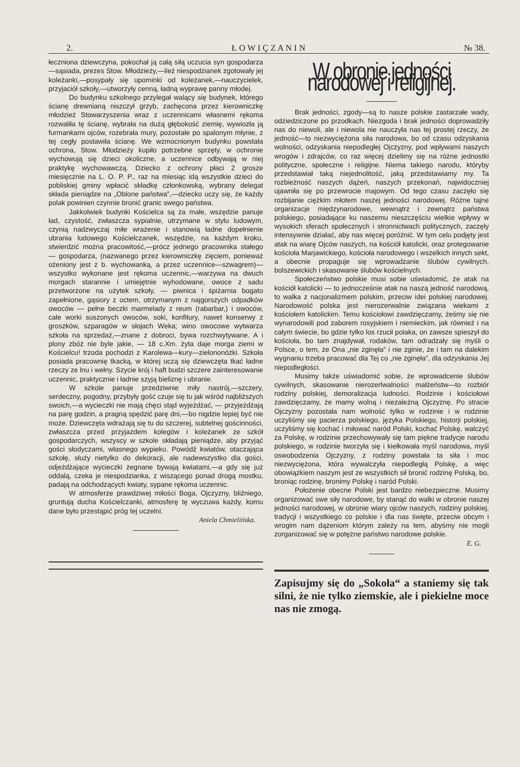2. Ł O W I Ç Z A N I N № 38.
łeczniona dziewczyna, pokochał ją całą siłą uczucia syn gospodarza—sąsiada, prezes Stow. Młodzieży,—ileż niespodzianek zgotowały jej koleżanki,—posypały się upominki od koleżanek,—nauczycielek, przyjaciół szkoły,—utworzyły cenną, ładną wyprawę panny młodej.
Do budynku szkolnego przylegał walący się budynek, którego ścianę drewnianą niszczył grzyb, zachęcona przez kierowniczkę młodzież Stowarzyszenia wraz z uczennicami własnemi rękoma rozwaliła tę ścianę, wybrała na dużą głębokość ziemię, wywiozła ją furmankami ojców, rozebrała mury, pozostałe po spalonym młynie, z tej cegły postawiła ścianę. We wzmocnionym budynku powstała ochrona, Stow. Młodzieży kupiło potrzebne sprzęty, w ochronie wychowują się dzieci okoliczne, a uczennice odbywają w niej praktykę wychowawczą. Dziecko z ochrony płaci 2 grosze miesięcznie na L. O. P. P., raz na miesiąc idą wszystkie dzieci do pobliskiej gminy wpłacić składkę członkowską, wybrany delegat składa pieniądze na „Oblone państwa”,—dziecko uczy się, że każdy polak powinien czynnie bronić granic swego państwa.
Jakkolwiek budynki Kościelca są za małe, wszędzie panuje ład, czystość, zwłaszcza sypialnie, utrzymane w stylu ludowym, czynią nadzwyczaj miłe wrażenie i stanowią ładne dopełnienie ubrania ludowego Kościelczanek, wszędzie, na każdym kroku, stwierdzić można pracowitość,—prócz jednego pracownika stałego — gospodarza, (nazwanego przez kierowniczkę zięciem, ponieważ ożeniony jest z b. wychowanką, a przez uczennice—szwagrem)—wszystko wykonane jest rękoma uczennic,—warzywa na dwuch morgach starannie i umiejętnie wyhodowane, owoce z sadu przetworzone na użytek szkoły, — piwnica i śpiżarnia bogato zapełnione, gąsiory z octem, otrzymanym z najgorszych odpadków owoców — pełne beczki marmelady z reum (rabarbar,) i owoców, całe worki suszonych owoców, soki, konfitury, nawet konserwy z groszków, szparagów w słojach Weka; wino owocowe wytwarza szkoła na sprzedaż,—znane z dobroci, bywa rozchwytywane. A i plony zbóż nie byle jakie, — 18 c.Xm. żyta daje morga ziemi w Kościelcu! trzoda pochodzi z Karolewa—kury—zielononóżki. Szkoła posiada pracownię tkacką, w której uczą się dziewczęta tkać ładne rzeczy ze lnu i wełny. Szycie krój i haft budzi szczere zainteresowanie uczennic, praktycznie i ładnie szyją bieliznę i ubranie.
W szkole panuje przedziwnie miły nastrój,—szczery, serdeczny, pogodny, przybyły gość czuje się tu jak wśród najbliższych swoich,—a wycieczki nie mają chęci stąd wyjeżdżać, — przyjeżdżają na parę godzin, a pragną spędzić parę dni,—bo nigdzie lepiej być nie może. Dziewczęta wdrażają się tu do szczerej, subtelnej gościnności, zwłaszcza przed przyjazdem kolegów i koleżanek ze szkół gospodarczych, wszyscy w szkole składają pieniądze, aby przyjąć gości słodyczami, własnego wypieku. Powódź kwiatów, otaczająca szkołę, służy nietylko do dekoracji, ale nadewszystko dla gości, odjeżdżające wycieczki żegnane bywają kwiatami,—a gdy się już oddalą, czeka je niespodzianka, z wiszącego ponad drogą mostku, padają na odchodzących kwiaty, sypane rękoma uczennic.
W atmosferze prawdziwej miłości Boga, Ojczyzny, bliźniego, gruntują ducha Kościelczanki, atmosferę tę wyczuwa każdy, komu dane było przestąpić próg tej uczelni.
Aniela Chmielińska.
W obronie jedności narodowej i religijnej.
Brak jedności, zgody—są to nasze polskie zastarzałe wady, odziedziczone po przodkach. Niezgoda i brak jedności doprowadziły nas do niewoli, ale i niewola nie nauczyła nas tej prostej rzeczy, że jedność—to niezwyciężona siła narodowa, bo od czasu odzyskania wolności, odzyskania niepodległej Ojczyzny, pod wpływami naszych wrogów i zdrajców, co raz więcej dzielimy się na różne jednostki polityczne, społeczne i religijne. Niema takiego narodu, któryby przedstawiał taką niejednolitość, jaką przedstawiamy my. Ta rozbieżność naszych dążeń, naszych przekonań, najwidoczniej ujawniła się po przewrocie majowym. Od tego czasu zaczęło się rozbijanie ciężkim młotem naszej jedności narodowej. Różne tajne organizacje międzynarodowe, wewnątrz i zewnątrz państwa polskiego, posiadające ku naszemu nieszczęściu wielkie wpływy w wysokich sferach społecznych i stronnictwach politycznych, zaczęły intensywnie działać, aby nas więcej poróżnić. W tym celu podjęty jest atak na wiarę Ojców naszych, na kościół katolicki, oraz protegowanie kościoła Marjawickiego, kościoła narodowego i wszelkich innych sekt, a obecnie propaguje się wprowadzanie ślubów cywilnych, bolszewickich i skasowanie ślubów kościelnych.
Społeczeństwo polskie musi sobie uświadomić, że atak na kościół katolicki — to jednocześnie atak na naszą jedność narodową, to walka z nacjonalizmem polskim, przeciw idei polskiej narodowej. Narodowość polska jest nierozerwalnie związana wiekami z kościołem katolickim. Temu kościołowi zawdzięczamy, żeśmy się nie wynarodowili pod zaborem rosyjskiem i niemieckim, jak również i na całym świecie, bo gdzie tylko los rzucił polaka, on zawsze spieszył do kościoła, bo tam znajdywał, rodaków, tam odradzały się myśli o Polsce, o tem, że Ona „nie zginęła” i nie zginie, że i tam na dalekim wygnaniu trzeba pracować dla Tej co „nie zginęła”, dla odzyskania Jej niepodległości.
Musimy także uświadomić sobie, że wprowadcenie ślubów cywilnych, skasowanie nierozerlwalności małżeństw—to rozbiór rodziny polskiej, demoralizacja ludności. Rodzinie i kościołowi zawdzięczamy, że mamy wolną i niezależną Ojczyznę. Po stracie Ojczyzny pozostała nam wolność tylko w rodzinie i w rodzinie uczyliśmy się pacierza polskiego, języka Polskiego, historji polskiej, uczyliśmy się kochać i miłować naród Polski, kochać Polskę, walczyć za Polskę, w rodzinie przechowywały się tam piękne tradycje narodu polskiego, w rodzinie tworzyła się i kiełkowała myśl narodowa, myśl oswobodzenia Ojczyzny, z rodziny powstała ta siła i moc niezwyciężona, która wywalczyła niepodległą Polskę, a więc obowiązkiem naszym jest ze wszystkich sił bronić rodzinę Polską, bo, broniąc rodzinę, bronimy Polskę i naród Polski.
Położenie obecne Polski jest bardzo niebezpieczne. Musimy organizować swe siły narodowe, by stanąć do walki w obronie naszej jedności narodowej, w obronie wiary ojców naszych, rodziny polskiej, tradycji i wszystkiego co polskie i dla nas święte, przeciw obcym i wrogim nam dążeniom którym zależy na tem, abyśmy nie mogli zorganizować się w potężne państwo narodowe polskie.
E. G.
Zapisujmy się do „Sokoła“ a staniemy się tak silni, że nie tylko ziemskie, ale i piekielne moce nas nie zmogą.